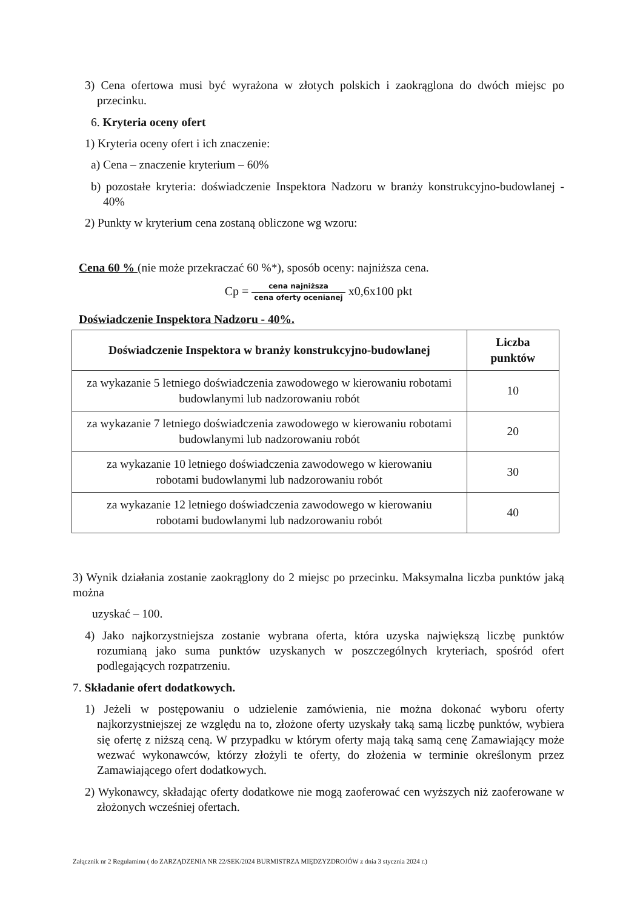3) Cena ofertowa musi być wyrażona w złotych polskich i zaokrąglona do dwóch miejsc po przecinku.
6. Kryteria oceny ofert
1) Kryteria oceny ofert i ich znaczenie:
a) Cena – znaczenie kryterium – 60%
b) pozostałe kryteria: doświadczenie Inspektora Nadzoru w branży konstrukcyjno-budowlanej - 40%
2) Punkty w kryterium cena zostaną obliczone wg wzoru:
Cena 60 % (nie może przekraczać 60 %*), sposób oceny: najniższa cena.
Cp = cena najniższa cena oferty ocenianej x0,6x100 pkt
Doświadczenie Inspektora Nadzoru - 40%.
| Doświadczenie Inspektora w branży konstrukcyjno-budowlanej | Liczba punktów |
| --- | --- |
| za wykazanie 5 letniego doświadczenia zawodowego w kierowaniu robotami budowlanymi lub nadzorowaniu robót | 10 |
| za wykazanie 7 letniego doświadczenia zawodowego w kierowaniu robotami budowlanymi lub nadzorowaniu robót | 20 |
| za wykazanie 10 letniego doświadczenia zawodowego w kierowaniu robotami budowlanymi lub nadzorowaniu robót | 30 |
| za wykazanie 12 letniego doświadczenia zawodowego w kierowaniu robotami budowlanymi lub nadzorowaniu robót | 40 |
3) Wynik działania zostanie zaokrąglony do 2 miejsc po przecinku. Maksymalna liczba punktów jaką można
uzyskać – 100.
4) Jako najkorzystniejsza zostanie wybrana oferta, która uzyska największą liczbę punktów rozumianą jako suma punktów uzyskanych w poszczególnych kryteriach, spośród ofert podlegających rozpatrzeniu.
7. Składanie ofert dodatkowych.
1) Jeżeli w postępowaniu o udzielenie zamówienia, nie można dokonać wyboru oferty najkorzystniejszej ze względu na to, złożone oferty uzyskały taką samą liczbę punktów, wybiera się ofertę z niższą ceną. W przypadku w którym oferty mają taką samą cenę Zamawiający może wezwać wykonawców, którzy złożyli te oferty, do złożenia w terminie określonym przez Zamawiającego ofert dodatkowych.
2) Wykonawcy, składając oferty dodatkowe nie mogą zaoferować cen wyższych niż zaoferowane w złożonych wcześniej ofertach.
Załącznik nr 2 Regulaminu ( do ZARZĄDZENIA NR 22/SEK/2024 BURMISTRZA MIĘDZYZDROJÓW z dnia 3 stycznia 2024 r.)